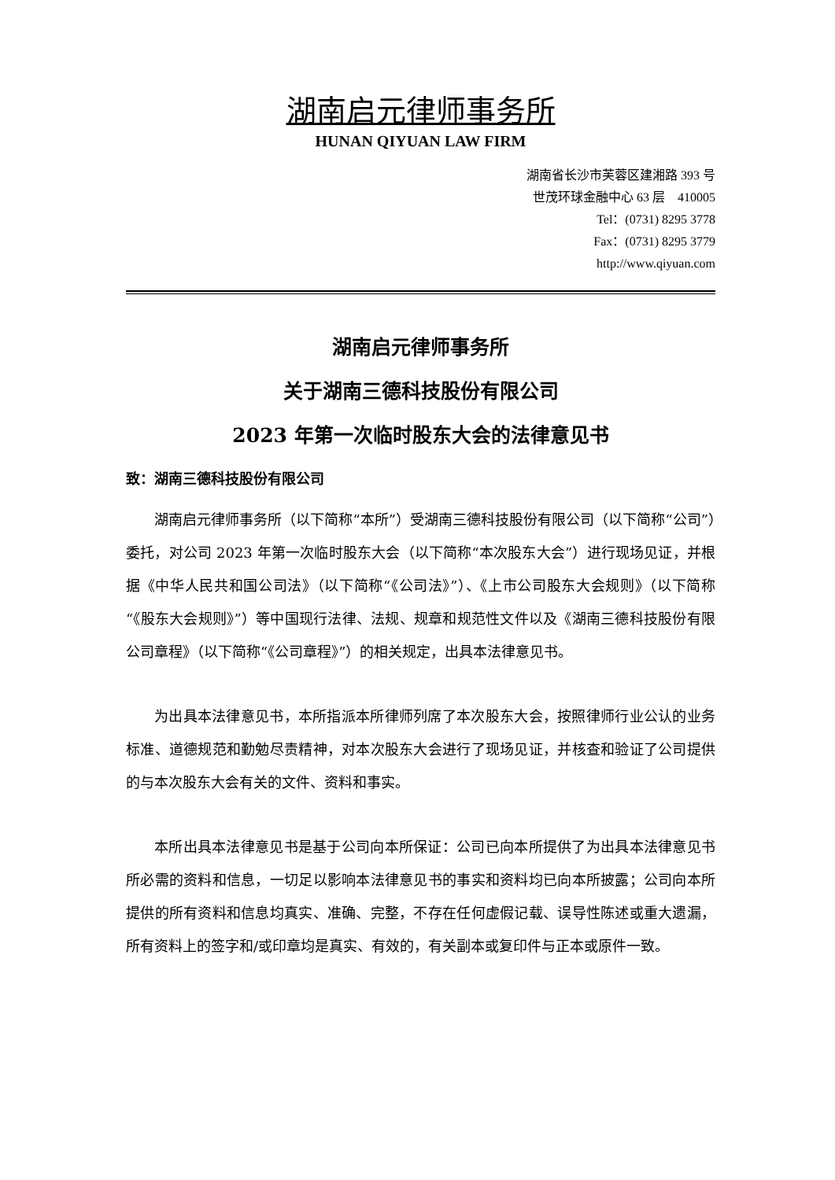湖南启元律师事务所
HUNAN QIYUAN LAW FIRM
湖南省长沙市芙蓉区建湘路 393 号
世茂环球金融中心 63 层　410005
Tel：(0731) 8295 3778
Fax：(0731) 8295 3779
http://www.qiyuan.com
湖南启元律师事务所
关于湖南三德科技股份有限公司
2023 年第一次临时股东大会的法律意见书
致：湖南三德科技股份有限公司
湖南启元律师事务所（以下简称“本所”）受湖南三德科技股份有限公司（以下简称“公司”）委托，对公司 2023 年第一次临时股东大会（以下简称“本次股东大会”）进行现场见证，并根据《中华人民共和国公司法》（以下简称“《公司法》”）、《上市公司股东大会规则》（以下简称“《股东大会规则》”）等中国现行法律、法规、规章和规范性文件以及《湖南三德科技股份有限公司章程》（以下简称“《公司章程》”）的相关规定，出具本法律意见书。
为出具本法律意见书，本所指派本所律师列席了本次股东大会，按照律师行业公认的业务标准、道德规范和勤勉尽责精神，对本次股东大会进行了现场见证，并核查和验证了公司提供的与本次股东大会有关的文件、资料和事实。
本所出具本法律意见书是基于公司向本所保证：公司已向本所提供了为出具本法律意见书所必需的资料和信息，一切足以影响本法律意见书的事实和资料均已向本所披露；公司向本所提供的所有资料和信息均真实、准确、完整，不存在任何虚假记载、误导性陈述或重大遗漏，所有资料上的签字和/或印章均是真实、有效的，有关副本或复印件与正本或原件一致。